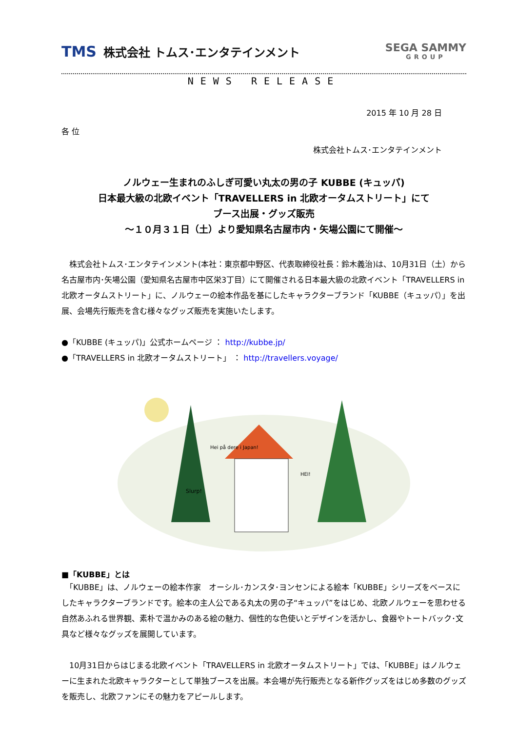TMS 株式会社 トムス･エンタテインメント
SEGA SAMMY
GROUP
NEWS RELEASE
2015 年 10 月 28 日
各 位
株式会社トムス･エンタテインメント
ノルウェー生まれのふしぎ可愛い丸太の男の子 KUBBE (キュッパ)
日本最大級の北欧イベント「TRAVELLERS in 北欧オータムストリート」にて
ブース出展・グッズ販売
～１０月３１日（土）より愛知県名古屋市内・矢場公園にて開催～
　株式会社トムス･エンタテインメント(本社：東京都中野区、代表取締役社長：鈴木義治)は、10月31日（土）から名古屋市内･矢場公園（愛知県名古屋市中区栄3丁目）にて開催される日本最大級の北欧イベント「TRAVELLERS in 北欧オータムストリート」に、ノルウェーの絵本作品を基にしたキャラクターブランド「KUBBE（キュッパ）」を出展、会場先行販売を含む様々なグッズ販売を実施いたします。
●「KUBBE (キュッパ)」公式ホームページ ： http://kubbe.jp/
●「TRAVELLERS in 北欧オータムストリート」 ： http://travellers.voyage/
Hei på dere i Japan!
Slurp!
HEI!
■「KUBBE」とは
　「KUBBE」は、ノルウェーの絵本作家　オーシル･カンスタ･ヨンセンによる絵本「KUBBE」シリーズをベースにしたキャラクターブランドです。絵本の主人公である丸太の男の子“キュッパ”をはじめ、北欧ノルウェーを思わせる自然あふれる世界観、素朴で温かみのある絵の魅力、個性的な色使いとデザインを活かし、食器やトートバック･文具など様々なグッズを展開しています。
　10月31日からはじまる北欧イベント「TRAVELLERS in 北欧オータムストリート」では、「KUBBE」はノルウェーに生まれた北欧キャラクターとして単独ブースを出展。本会場が先行販売となる新作グッズをはじめ多数のグッズを販売し、北欧ファンにその魅力をアピールします。